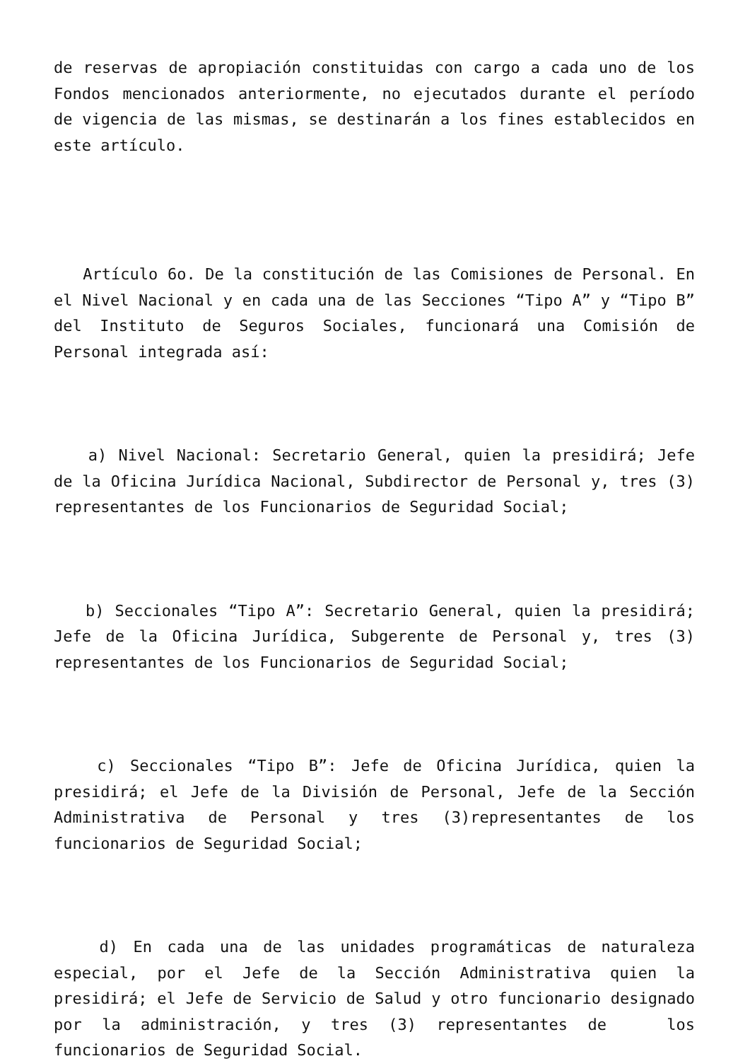de reservas de apropiación constituidas con cargo a cada uno de los Fondos mencionados anteriormente, no ejecutados durante el período de vigencia de las mismas, se destinarán a los fines establecidos en este artículo.
Artículo 6o. De la constitución de las Comisiones de Personal. En el Nivel Nacional y en cada una de las Secciones “Tipo A” y “Tipo B” del Instituto de Seguros Sociales, funcionará una Comisión de Personal integrada así:
a) Nivel Nacional: Secretario General, quien la presidirá; Jefe de la Oficina Jurídica Nacional, Subdirector de Personal y, tres (3) representantes de los Funcionarios de Seguridad Social;
b) Seccionales “Tipo A”: Secretario General, quien la presidirá; Jefe de la Oficina Jurídica, Subgerente de Personal y, tres (3) representantes de los Funcionarios de Seguridad Social;
c) Seccionales “Tipo B”: Jefe de Oficina Jurídica, quien la presidirá; el Jefe de la División de Personal, Jefe de la Sección Administrativa de Personal y tres (3)representantes de los funcionarios de Seguridad Social;
d) En cada una de las unidades programáticas de naturaleza especial, por el Jefe de la Sección Administrativa quien la presidirá; el Jefe de Servicio de Salud y otro funcionario designado por la administración, y tres (3) representantes de los funcionarios de Seguridad Social.